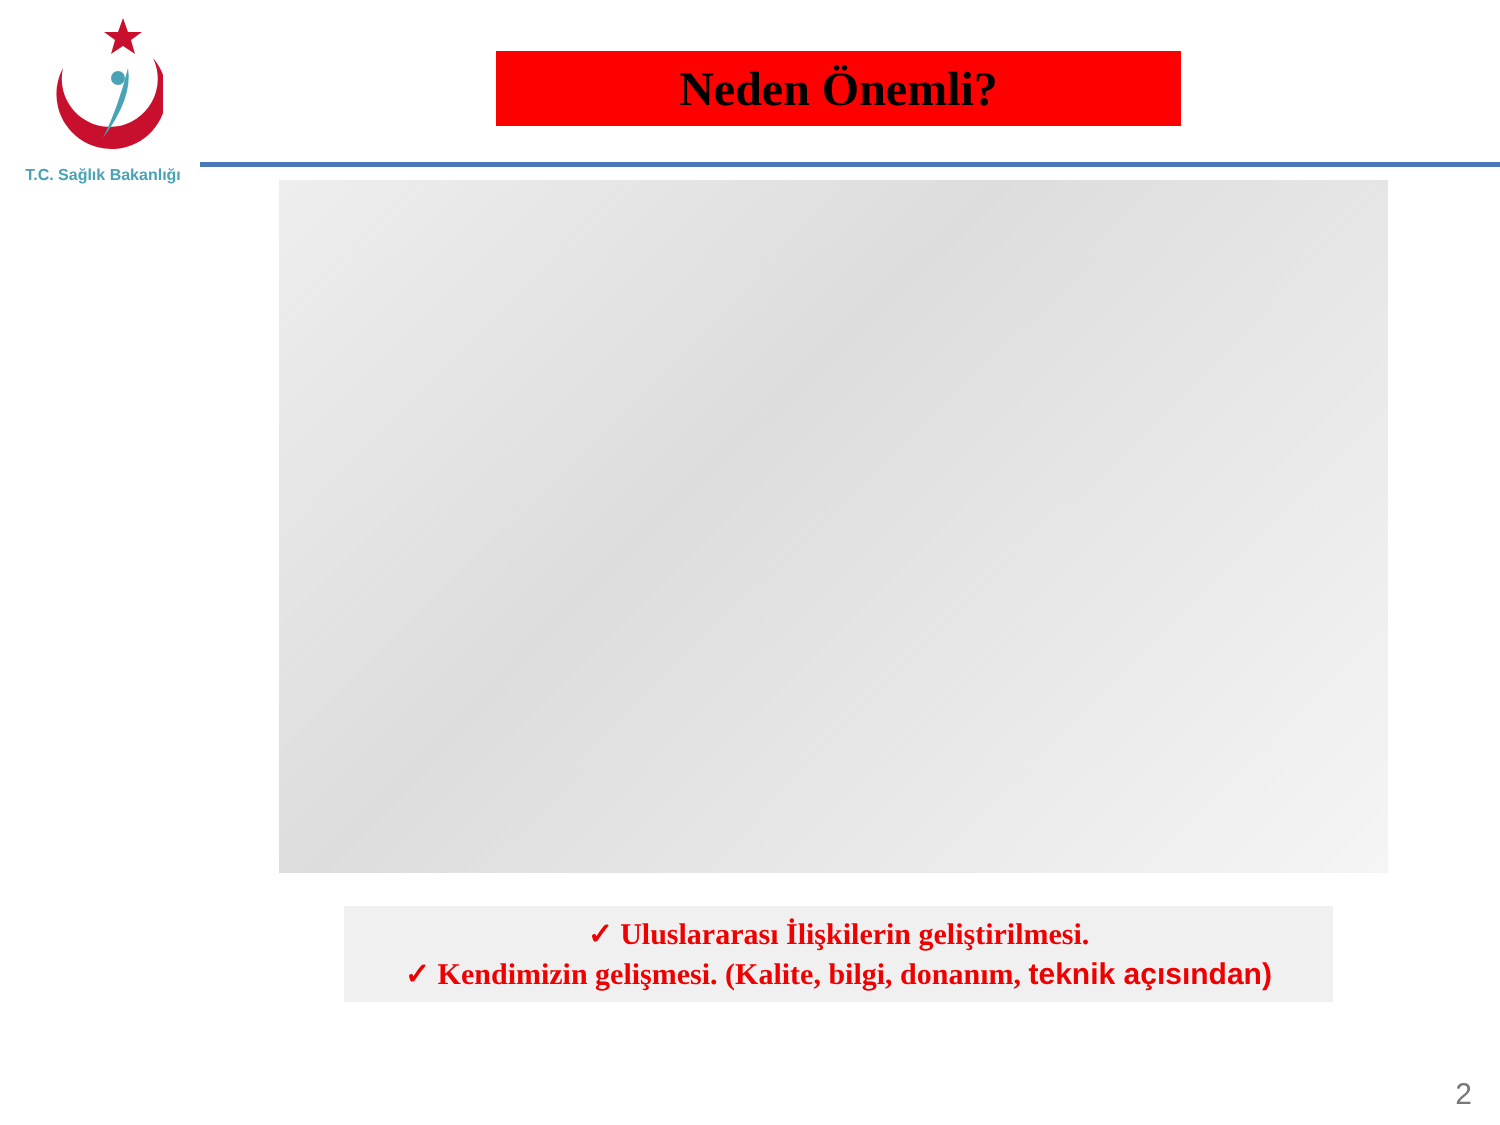T.C. Sağlık Bakanlığı
Neden Önemli?
✓ Uluslararası İlişkilerin geliştirilmesi.
✓ Kendimizin gelişmesi. (Kalite, bilgi, donanım, teknik açısından)
2